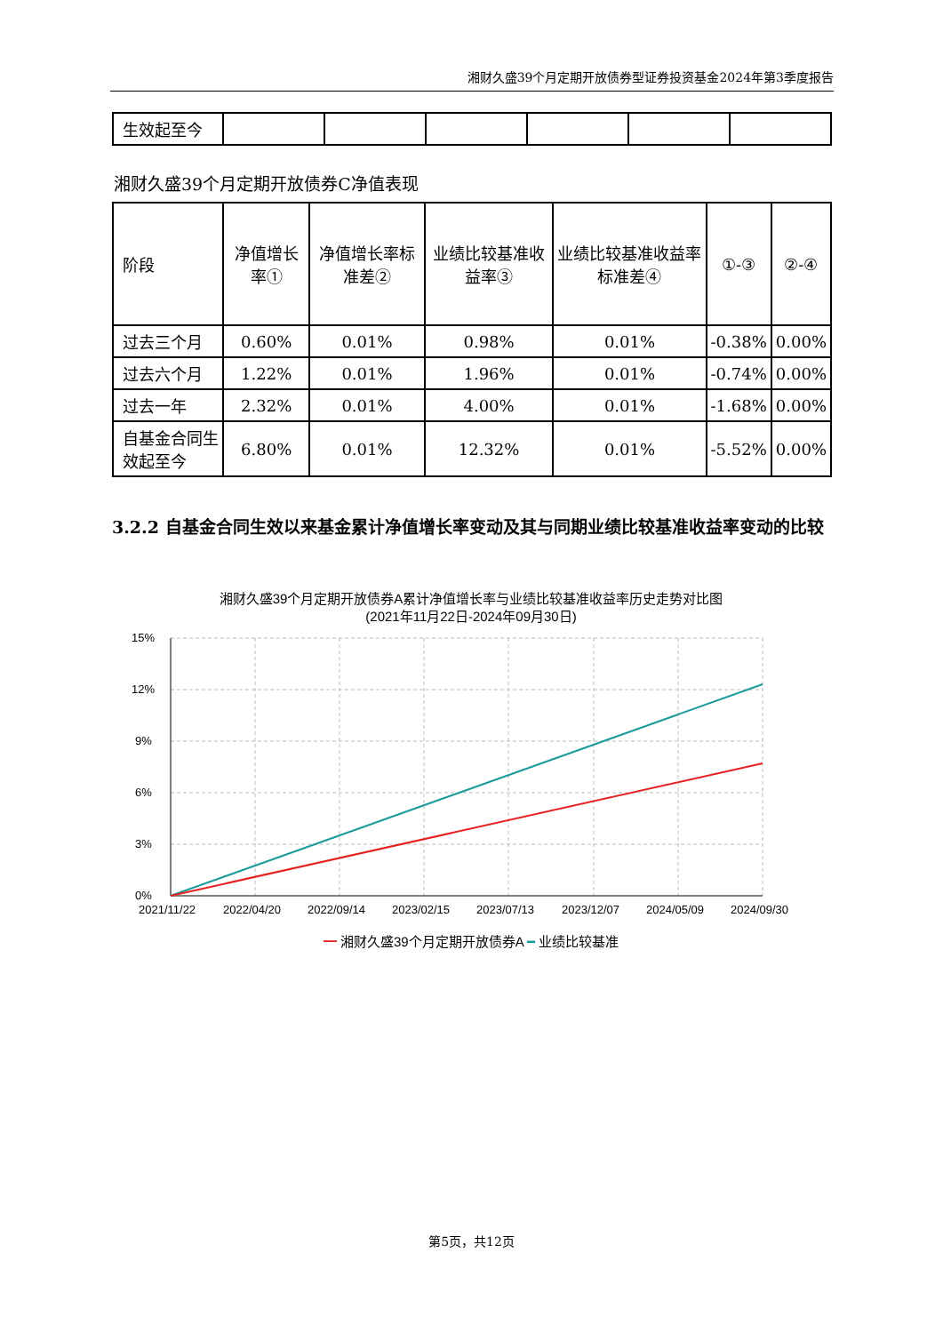湘财久盛39个月定期开放债券型证券投资基金2024年第3季度报告
| 生效起至今 | | | | | | |
湘财久盛39个月定期开放债券C净值表现
| 阶段 | 净值增长率① | 净值增长率标准差② | 业绩比较基准收益率③ | 业绩比较基准收益率标准差④ | ①-③ | ②-④ |
| --- | --- | --- | --- | --- | --- | --- |
| 过去三个月 | 0.60% | 0.01% | 0.98% | 0.01% | -0.38% | 0.00% |
| 过去六个月 | 1.22% | 0.01% | 1.96% | 0.01% | -0.74% | 0.00% |
| 过去一年 | 2.32% | 0.01% | 4.00% | 0.01% | -1.68% | 0.00% |
| 自基金合同生效起至今 | 6.80% | 0.01% | 12.32% | 0.01% | -5.52% | 0.00% |
3.2.2 自基金合同生效以来基金累计净值增长率变动及其与同期业绩比较基准收益率变动的比较
湘财久盛39个月定期开放债券A累计净值增长率与业绩比较基准收益率历史走势对比图
(2021年11月22日-2024年09月30日)
15%
12%
9%
6%
3%
0%
2021/11/22
2022/04/20
2022/09/14
2023/02/15
2023/07/13
2023/12/07
2024/05/09
2024/09/30
━ 湘财久盛39个月定期开放债券A ━ 业绩比较基准
第5页，共12页